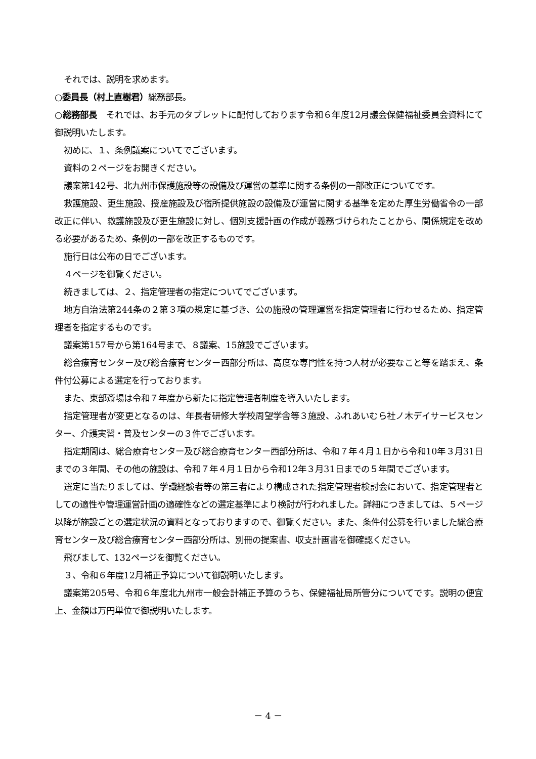それでは、説明を求めます。
○委員長（村上直樹君）総務部長。
○総務部長　それでは、お手元のタブレットに配付しております令和６年度12月議会保健福祉委員会資料にて御説明いたします。
初めに、１、条例議案についてでございます。
資料の２ページをお開きください。
議案第142号、北九州市保護施設等の設備及び運営の基準に関する条例の一部改正についてです。
救護施設、更生施設、授産施設及び宿所提供施設の設備及び運営に関する基準を定めた厚生労働省令の一部改正に伴い、救護施設及び更生施設に対し、個別支援計画の作成が義務づけられたことから、関係規定を改める必要があるため、条例の一部を改正するものです。
施行日は公布の日でございます。
４ページを御覧ください。
続きましては、２、指定管理者の指定についてでございます。
地方自治法第244条の２第３項の規定に基づき、公の施設の管理運営を指定管理者に行わせるため、指定管理者を指定するものです。
議案第157号から第164号まで、８議案、15施設でございます。
総合療育センター及び総合療育センター西部分所は、高度な専門性を持つ人材が必要なこと等を踏まえ、条件付公募による選定を行っております。
また、東部斎場は令和７年度から新たに指定管理者制度を導入いたします。
指定管理者が変更となるのは、年長者研修大学校周望学舎等３施設、ふれあいむら社ノ木デイサービスセンター、介護実習・普及センターの３件でございます。
指定期間は、総合療育センター及び総合療育センター西部分所は、令和７年４月１日から令和10年３月31日までの３年間、その他の施設は、令和７年４月１日から令和12年３月31日までの５年間でございます。
選定に当たりましては、学識経験者等の第三者により構成された指定管理者検討会において、指定管理者としての適性や管理運営計画の適確性などの選定基準により検討が行われました。詳細につきましては、５ページ以降が施設ごとの選定状況の資料となっておりますので、御覧ください。また、条件付公募を行いました総合療育センター及び総合療育センター西部分所は、別冊の提案書、収支計画書を御確認ください。
飛びまして、132ページを御覧ください。
３、令和６年度12月補正予算について御説明いたします。
議案第205号、令和６年度北九州市一般会計補正予算のうち、保健福祉局所管分についてです。説明の便宜上、金額は万円単位で御説明いたします。
－ 4 －